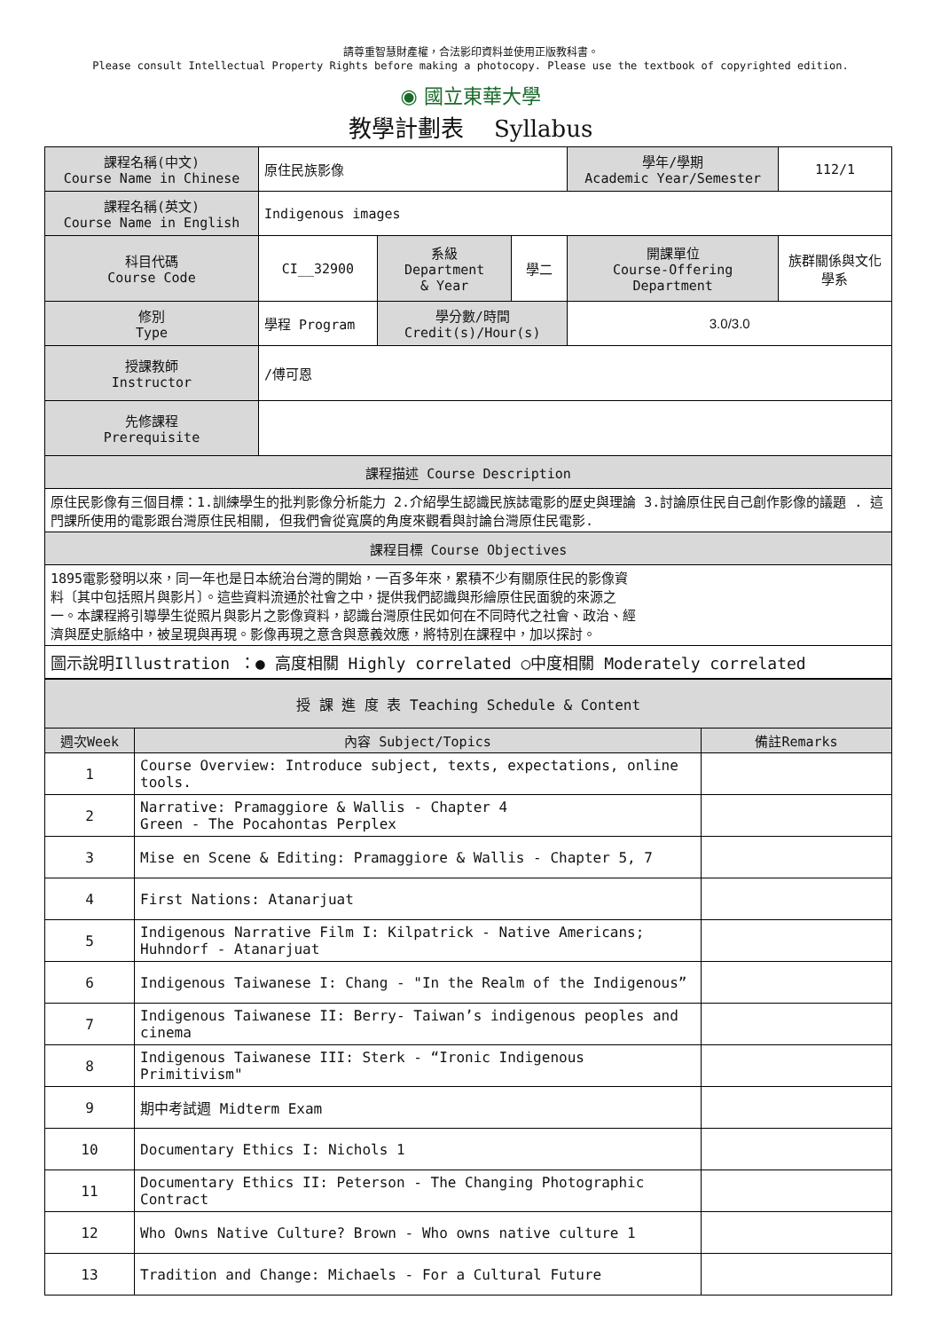請尊重智慧財產權，合法影印資料並使用正版教科書。
Please consult Intellectual Property Rights before making a photocopy. Please use the textbook of copyrighted edition.
◉ 國立東華大學
教學計劃表　 Syllabus
| 課程名稱(中文) Course Name in Chinese | 原住民族影像 | | | 學年/學期 Academic Year/Semester | | 112/1 |
| 課程名稱(英文) Course Name in English | Indigenous images | | | | | |
| 科目代碼 Course Code | CI__32900 | 系級 Department & Year | 學二 | 開課單位 Course-Offering Department | 族群關係與文化學系 | |
| 修別 Type | 學程 Program | 學分數/時間 Credit(s)/Hour(s) | | 3.0/3.0 | | |
| 授課教師 Instructor | /傅可恩 | | | | | |
| 先修課程 Prerequisite | | | | | | |
| 課程描述 Course Description | | | | | | |
| 原住民影像有三個目標：1.訓練學生的批判影像分析能力 2.介紹學生認識民族誌電影的歷史與理論 3.討論原住民自己創作影像的議題 . 這門課所使用的電影跟台灣原住民相關, 但我們會從寬廣的角度來觀看與討論台灣原住民電影. | | | | | | |
| 課程目標 Course Objectives | | | | | | |
| 1895電影發明以來，同一年也是日本統治台灣的開始，一百多年來，累積不少有關原住民的影像資料〔其中包括照片與影片〕。這些資料流通於社會之中，提供我們認識與形繪原住民面貌的來源之一。本課程將引導學生從照片與影片之影像資料，認識台灣原住民如何在不同時代之社會、政治、經濟與歷史脈絡中，被呈現與再現。影像再現之意含與意義效應，將特別在課程中，加以探討。 | | | | | | |
| 圖示說明Illustration ：● 高度相關 Highly correlated ○中度相關 Moderately correlated | | | | | | |
| 授 課 進 度 表 Teaching Schedule & Content | | |
| 週次Week | 內容 Subject/Topics | 備註Remarks |
| 1 | Course Overview: Introduce subject, texts, expectations, online tools. | |
| 2 | Narrative: Pramaggiore & Wallis - Chapter 4 Green - The Pocahontas Perplex | |
| 3 | Mise en Scene & Editing: Pramaggiore & Wallis - Chapter 5, 7 | |
| 4 | First Nations: Atanarjuat | |
| 5 | Indigenous Narrative Film I: Kilpatrick - Native Americans; Huhndorf - Atanarjuat | |
| 6 | Indigenous Taiwanese I: Chang - "In the Realm of the Indigenous” | |
| 7 | Indigenous Taiwanese II: Berry- Taiwan’s indigenous peoples and cinema | |
| 8 | Indigenous Taiwanese III: Sterk - “Ironic Indigenous Primitivism" | |
| 9 | 期中考試週 Midterm Exam | |
| 10 | Documentary Ethics I: Nichols 1 | |
| 11 | Documentary Ethics II: Peterson - The Changing Photographic Contract | |
| 12 | Who Owns Native Culture? Brown - Who owns native culture 1 | |
| 13 | Tradition and Change: Michaels - For a Cultural Future | |